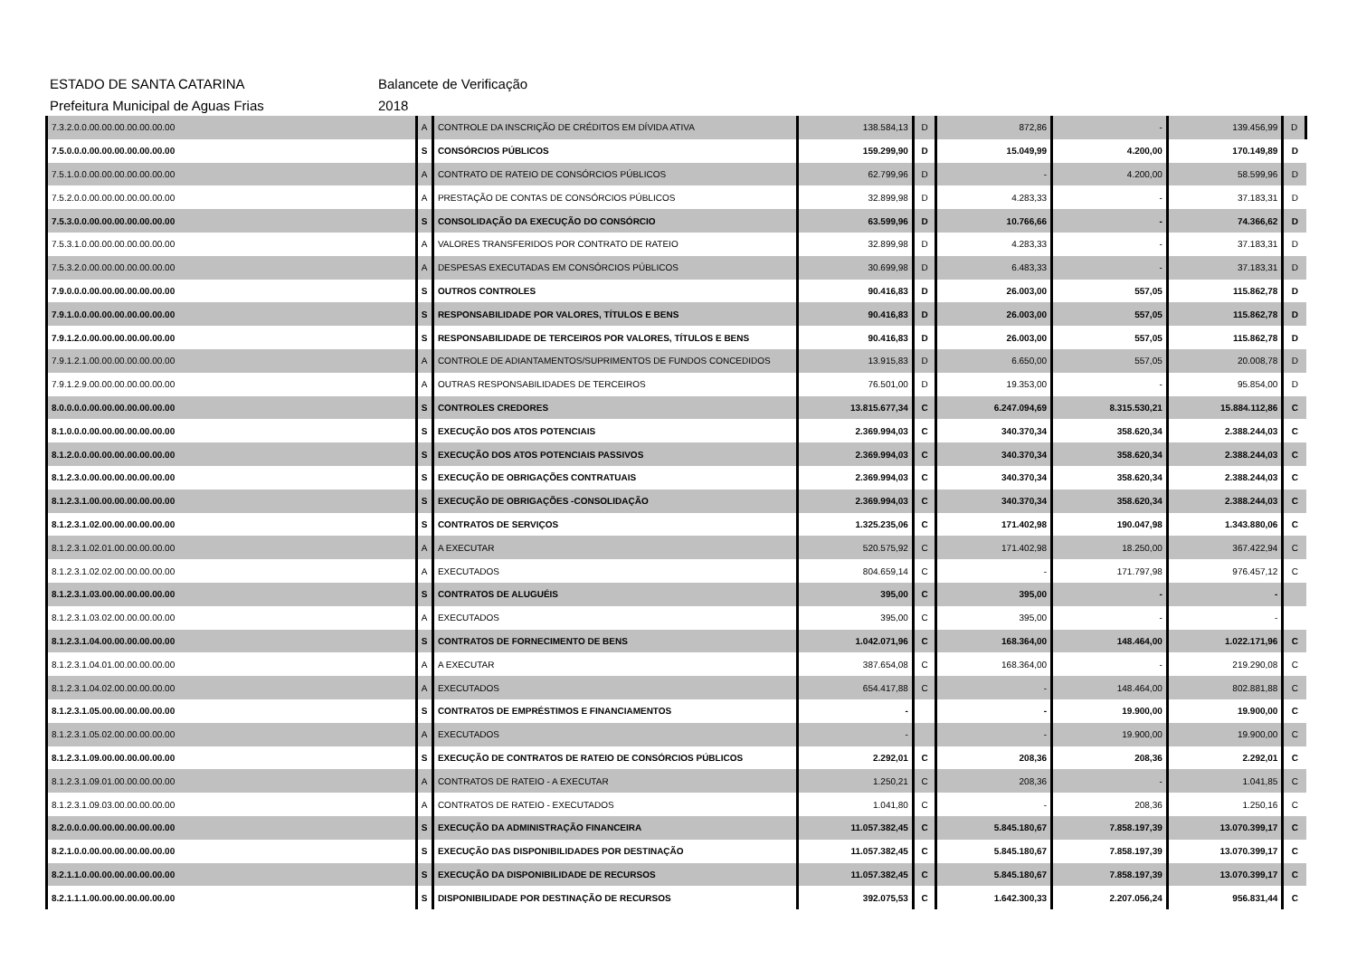ESTADO DE SANTA CATARINA Balancete de Verificação
Prefeitura Municipal de Aguas Frias 2018
| 7.3.2.0.0.00.00.00.00.00.00.00 | A | CONTROLE DA INSCRIÇÃO DE CRÉDITOS EM DÍVIDA ATIVA | 138.584,13 | D | 872,86 | - | 139.456,99 | D |
| 7.5.0.0.0.00.00.00.00.00.00.00 | S | CONSÓRCIOS PÚBLICOS | 159.299,90 | D | 15.049,99 | 4.200,00 | 170.149,89 | D |
| 7.5.1.0.0.00.00.00.00.00.00.00 | A | CONTRATO DE RATEIO DE CONSÓRCIOS PÚBLICOS | 62.799,96 | D | - | 4.200,00 | 58.599,96 | D |
| 7.5.2.0.0.00.00.00.00.00.00.00 | A | PRESTAÇÃO DE CONTAS DE CONSÓRCIOS PÚBLICOS | 32.899,98 | D | 4.283,33 | - | 37.183,31 | D |
| 7.5.3.0.0.00.00.00.00.00.00.00 | S | CONSOLIDAÇÃO DA EXECUÇÃO DO CONSÓRCIO | 63.599,96 | D | 10.766,66 | - | 74.366,62 | D |
| 7.5.3.1.0.00.00.00.00.00.00.00 | A | VALORES TRANSFERIDOS POR CONTRATO DE RATEIO | 32.899,98 | D | 4.283,33 | - | 37.183,31 | D |
| 7.5.3.2.0.00.00.00.00.00.00.00 | A | DESPESAS EXECUTADAS EM CONSÓRCIOS PÚBLICOS | 30.699,98 | D | 6.483,33 | - | 37.183,31 | D |
| 7.9.0.0.0.00.00.00.00.00.00.00 | S | OUTROS CONTROLES | 90.416,83 | D | 26.003,00 | 557,05 | 115.862,78 | D |
| 7.9.1.0.0.00.00.00.00.00.00.00 | S | RESPONSABILIDADE POR VALORES, TÍTULOS E BENS | 90.416,83 | D | 26.003,00 | 557,05 | 115.862,78 | D |
| 7.9.1.2.0.00.00.00.00.00.00.00 | S | RESPONSABILIDADE DE TERCEIROS POR VALORES, TÍTULOS E BENS | 90.416,83 | D | 26.003,00 | 557,05 | 115.862,78 | D |
| 7.9.1.2.1.00.00.00.00.00.00.00 | A | CONTROLE DE ADIANTAMENTOS/SUPRIMENTOS DE FUNDOS CONCEDIDOS | 13.915,83 | D | 6.650,00 | 557,05 | 20.008,78 | D |
| 7.9.1.2.9.00.00.00.00.00.00.00 | A | OUTRAS RESPONSABILIDADES DE TERCEIROS | 76.501,00 | D | 19.353,00 | - | 95.854,00 | D |
| 8.0.0.0.0.00.00.00.00.00.00.00 | S | CONTROLES CREDORES | 13.815.677,34 | C | 6.247.094,69 | 8.315.530,21 | 15.884.112,86 | C |
| 8.1.0.0.0.00.00.00.00.00.00.00 | S | EXECUÇÃO DOS ATOS POTENCIAIS | 2.369.994,03 | C | 340.370,34 | 358.620,34 | 2.388.244,03 | C |
| 8.1.2.0.0.00.00.00.00.00.00.00 | S | EXECUÇÃO DOS ATOS POTENCIAIS PASSIVOS | 2.369.994,03 | C | 340.370,34 | 358.620,34 | 2.388.244,03 | C |
| 8.1.2.3.0.00.00.00.00.00.00.00 | S | EXECUÇÃO DE OBRIGAÇÕES CONTRATUAIS | 2.369.994,03 | C | 340.370,34 | 358.620,34 | 2.388.244,03 | C |
| 8.1.2.3.1.00.00.00.00.00.00.00 | S | EXECUÇÃO DE OBRIGAÇÕES -CONSOLIDAÇÃO | 2.369.994,03 | C | 340.370,34 | 358.620,34 | 2.388.244,03 | C |
| 8.1.2.3.1.02.00.00.00.00.00.00 | S | CONTRATOS DE SERVIÇOS | 1.325.235,06 | C | 171.402,98 | 190.047,98 | 1.343.880,06 | C |
| 8.1.2.3.1.02.01.00.00.00.00.00 | A | A EXECUTAR | 520.575,92 | C | 171.402,98 | 18.250,00 | 367.422,94 | C |
| 8.1.2.3.1.02.02.00.00.00.00.00 | A | EXECUTADOS | 804.659,14 | C | - | 171.797,98 | 976.457,12 | C |
| 8.1.2.3.1.03.00.00.00.00.00.00 | S | CONTRATOS DE ALUGUÉIS | 395,00 | C | 395,00 | - | - | |
| 8.1.2.3.1.03.02.00.00.00.00.00 | A | EXECUTADOS | 395,00 | C | 395,00 | - | - | |
| 8.1.2.3.1.04.00.00.00.00.00.00 | S | CONTRATOS DE FORNECIMENTO DE BENS | 1.042.071,96 | C | 168.364,00 | 148.464,00 | 1.022.171,96 | C |
| 8.1.2.3.1.04.01.00.00.00.00.00 | A | A EXECUTAR | 387.654,08 | C | 168.364,00 | - | 219.290,08 | C |
| 8.1.2.3.1.04.02.00.00.00.00.00 | A | EXECUTADOS | 654.417,88 | C | - | 148.464,00 | 802.881,88 | C |
| 8.1.2.3.1.05.00.00.00.00.00.00 | S | CONTRATOS DE EMPRÉSTIMOS E FINANCIAMENTOS | - | | - | 19.900,00 | 19.900,00 | C |
| 8.1.2.3.1.05.02.00.00.00.00.00 | A | EXECUTADOS | - | | - | 19.900,00 | 19.900,00 | C |
| 8.1.2.3.1.09.00.00.00.00.00.00 | S | EXECUÇÃO DE CONTRATOS DE RATEIO DE CONSÓRCIOS PÚBLICOS | 2.292,01 | C | 208,36 | 208,36 | 2.292,01 | C |
| 8.1.2.3.1.09.01.00.00.00.00.00 | A | CONTRATOS DE RATEIO - A EXECUTAR | 1.250,21 | C | 208,36 | - | 1.041,85 | C |
| 8.1.2.3.1.09.03.00.00.00.00.00 | A | CONTRATOS DE RATEIO - EXECUTADOS | 1.041,80 | C | - | 208,36 | 1.250,16 | C |
| 8.2.0.0.0.00.00.00.00.00.00.00 | S | EXECUÇÃO DA ADMINISTRAÇÃO FINANCEIRA | 11.057.382,45 | C | 5.845.180,67 | 7.858.197,39 | 13.070.399,17 | C |
| 8.2.1.0.0.00.00.00.00.00.00.00 | S | EXECUÇÃO DAS DISPONIBILIDADES POR DESTINAÇÃO | 11.057.382,45 | C | 5.845.180,67 | 7.858.197,39 | 13.070.399,17 | C |
| 8.2.1.1.0.00.00.00.00.00.00.00 | S | EXECUÇÃO DA DISPONIBILIDADE DE RECURSOS | 11.057.382,45 | C | 5.845.180,67 | 7.858.197,39 | 13.070.399,17 | C |
| 8.2.1.1.1.00.00.00.00.00.00.00 | S | DISPONIBILIDADE POR DESTINAÇÃO DE RECURSOS | 392.075,53 | C | 1.642.300,33 | 2.207.056,24 | 956.831,44 | C |